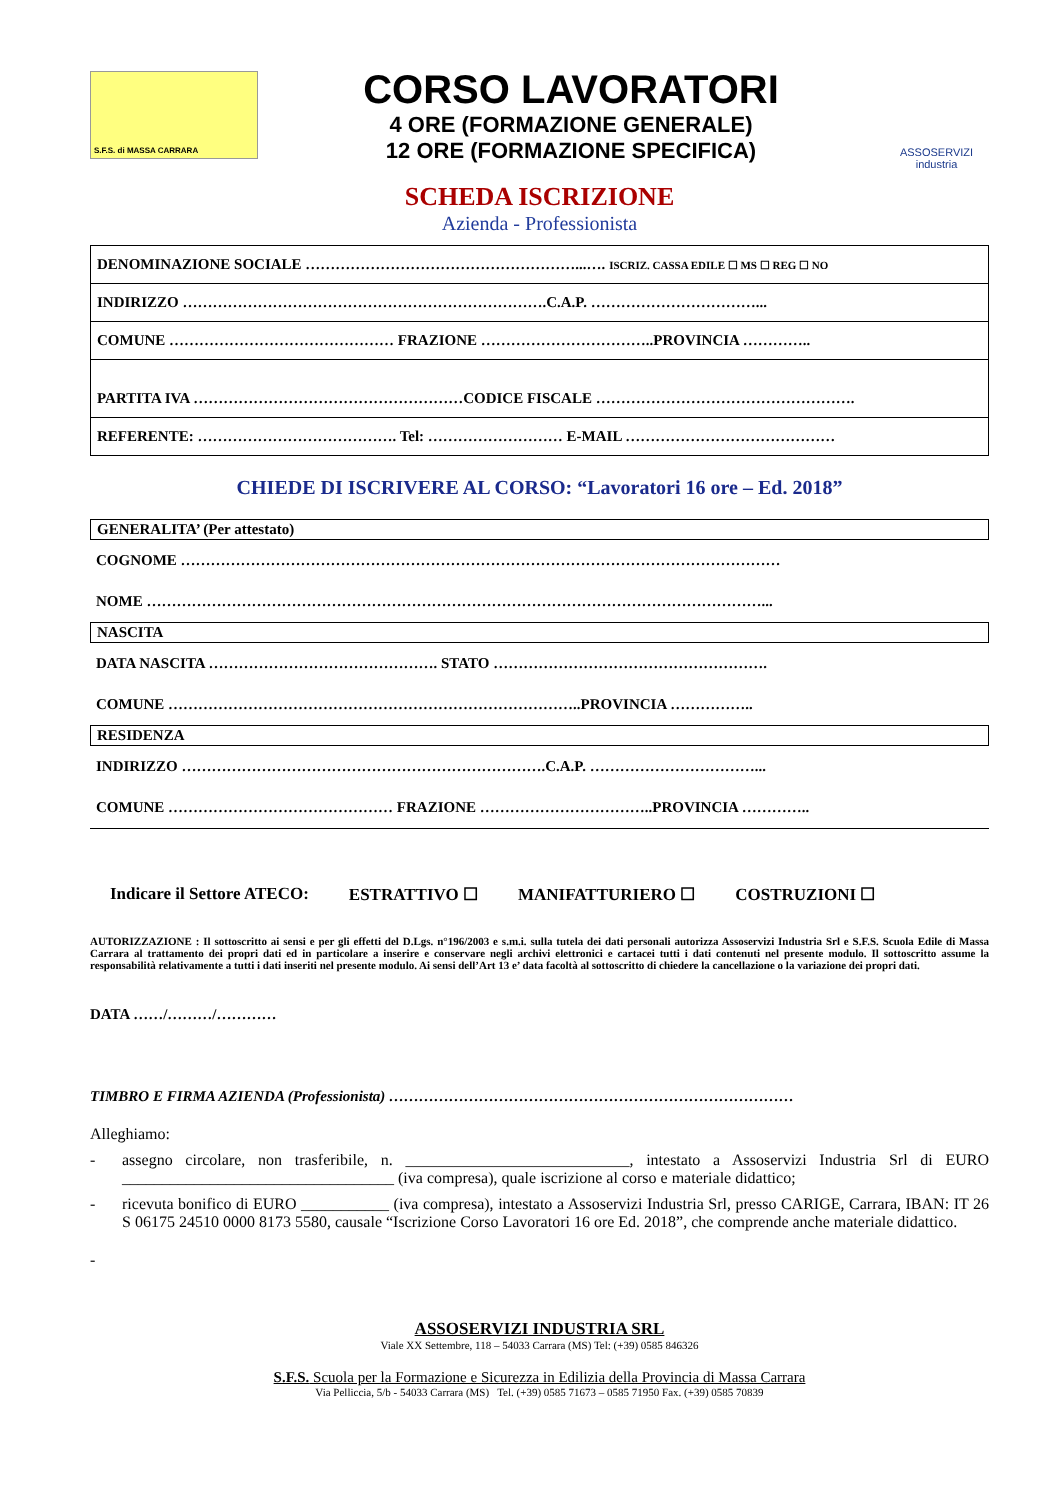S.F.S. di MASSA CARRARA
CORSO LAVORATORI
4 ORE (FORMAZIONE GENERALE)
12 ORE (FORMAZIONE SPECIFICA)
ASSOSERVIZI
industria
SCHEDA ISCRIZIONE
Azienda - Professionista
| DENOMINAZIONE SOCIALE ………………………………………………...…. ISCRIZ. CASSA EDILE ☐ MS ☐ REG ☐ NO |
| INDIRIZZO ……………………………………………………………….C.A.P. ……………………………... |
| COMUNE ……………………………………… FRAZIONE ……………………………..PROVINCIA ………….. |
| PARTITA IVA ………………………………………………CODICE FISCALE ……………………………………………. |
| REFERENTE: …………………………………. Tel: ……………………… E-MAIL …………………………………… |
CHIEDE DI ISCRIVERE AL CORSO: “Lavoratori 16 ore – Ed. 2018”
GENERALITA’ (Per attestato)
COGNOME …………………………………………………………………………………………………………
NOME ……………………………………………………………………………………………………………...
NASCITA
DATA NASCITA ………………………………………. STATO ……………………………………………….
COMUNE ………………………………………………………………………..PROVINCIA ……………..
RESIDENZA
INDIRIZZO ……………………………………………………………….C.A.P. ……………………………...
COMUNE ……………………………………… FRAZIONE ……………………………..PROVINCIA …………..
Indicare il Settore ATECO: ESTRATTIVO ☐ MANIFATTURIERO ☐ COSTRUZIONI ☐
AUTORIZZAZIONE : Il sottoscritto ai sensi e per gli effetti del D.Lgs. n°196/2003 e s.m.i. sulla tutela dei dati personali autorizza Assoservizi Industria Srl e S.F.S. Scuola Edile di Massa Carrara al trattamento dei propri dati ed in particolare a inserire e conservare negli archivi elettronici e cartacei tutti i dati contenuti nel presente modulo. Il sottoscritto assume la responsabilità relativamente a tutti i dati inseriti nel presente modulo. Ai sensi dell’Art 13 e’ data facoltà al sottoscritto di chiedere la cancellazione o la variazione dei propri dati.
DATA ……/………/…………
TIMBRO E FIRMA AZIENDA (Professionista) ………………………………………………………………………
Alleghiamo:
- assegno circolare, non trasferibile, n. ____________________________, intestato a Assoservizi Industria Srl di EURO __________________________________ (iva compresa), quale iscrizione al corso e materiale didattico;
- ricevuta bonifico di EURO ___________ (iva compresa), intestato a Assoservizi Industria Srl, presso CARIGE, Carrara, IBAN: IT 26 S 06175 24510 0000 8173 5580, causale “Iscrizione Corso Lavoratori 16 ore Ed. 2018”, che comprende anche materiale didattico.
-
ASSOSERVIZI INDUSTRIA SRL
Viale XX Settembre, 118 – 54033 Carrara (MS) Tel: (+39) 0585 846326
S.F.S. Scuola per la Formazione e Sicurezza in Edilizia della Provincia di Massa Carrara
Via Pelliccia, 5/b - 54033 Carrara (MS) Tel. (+39) 0585 71673 – 0585 71950 Fax. (+39) 0585 70839